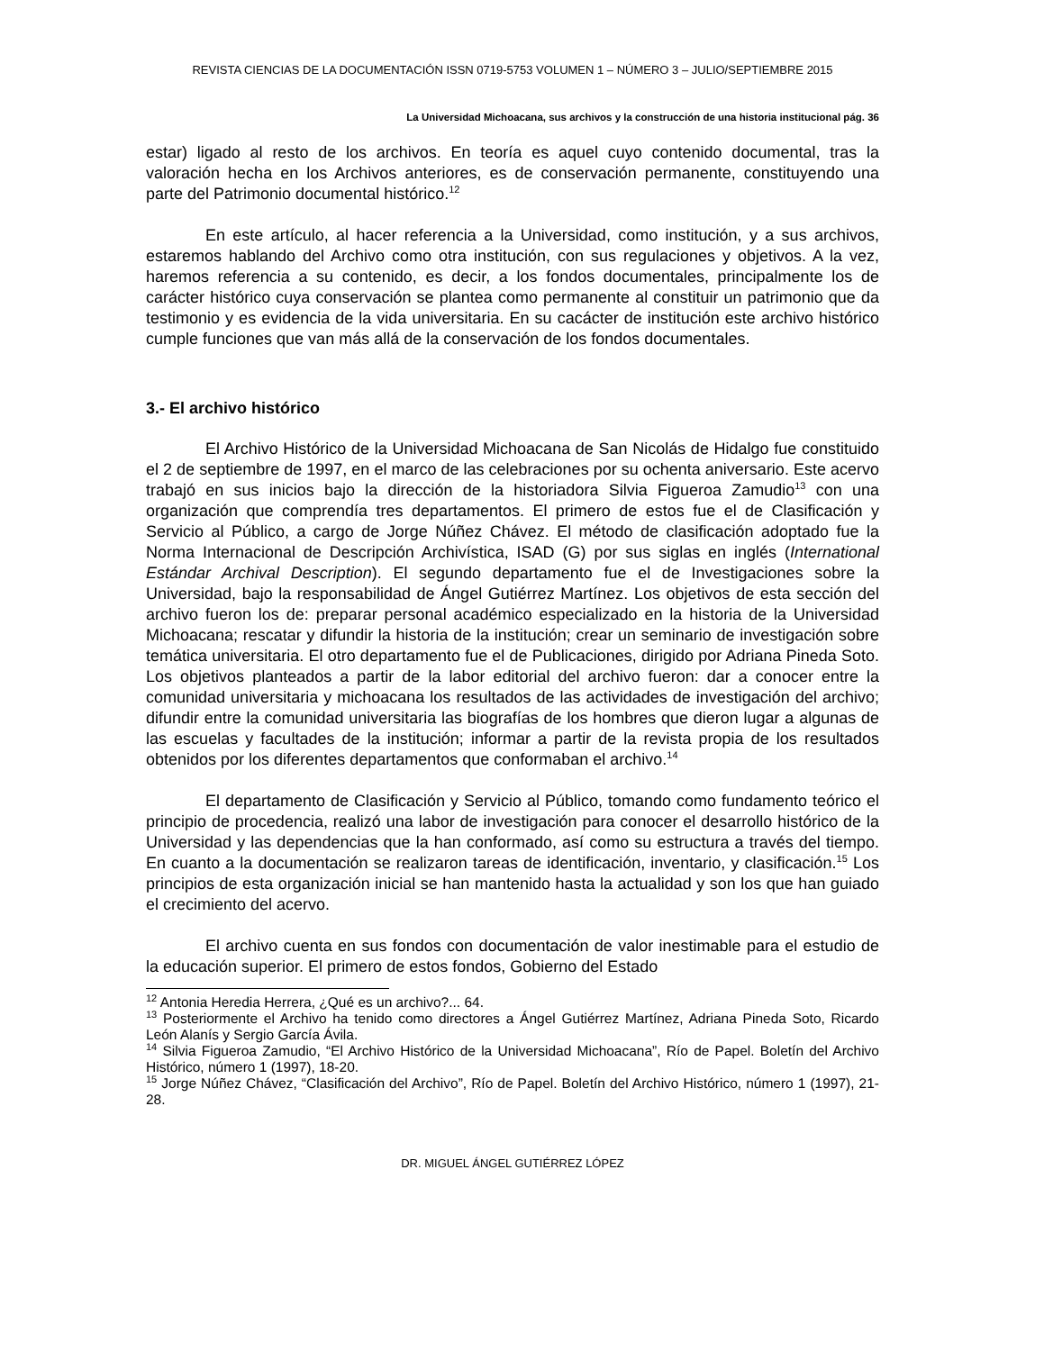REVISTA CIENCIAS DE LA DOCUMENTACIÓN ISSN 0719-5753 VOLUMEN 1 – NÚMERO 3 – JULIO/SEPTIEMBRE 2015
La Universidad Michoacana, sus archivos y la construcción de una historia institucional pág. 36
estar) ligado al resto de los archivos. En teoría es aquel cuyo contenido documental, tras la valoración hecha en los Archivos anteriores, es de conservación permanente, constituyendo una parte del Patrimonio documental histórico.<sup>12</sup>
En este artículo, al hacer referencia a la Universidad, como institución, y a sus archivos, estaremos hablando del Archivo como otra institución, con sus regulaciones y objetivos. A la vez, haremos referencia a su contenido, es decir, a los fondos documentales, principalmente los de carácter histórico cuya conservación se plantea como permanente al constituir un patrimonio que da testimonio y es evidencia de la vida universitaria. En su cacácter de institución este archivo histórico cumple funciones que van más allá de la conservación de los fondos documentales.
3.- El archivo histórico
El Archivo Histórico de la Universidad Michoacana de San Nicolás de Hidalgo fue constituido el 2 de septiembre de 1997, en el marco de las celebraciones por su ochenta aniversario. Este acervo trabajó en sus inicios bajo la dirección de la historiadora Silvia Figueroa Zamudio<sup>13</sup> con una organización que comprendía tres departamentos. El primero de estos fue el de Clasificación y Servicio al Público, a cargo de Jorge Núñez Chávez. El método de clasificación adoptado fue la Norma Internacional de Descripción Archivística, ISAD (G) por sus siglas en inglés (International Estándar Archival Description). El segundo departamento fue el de Investigaciones sobre la Universidad, bajo la responsabilidad de Ángel Gutiérrez Martínez. Los objetivos de esta sección del archivo fueron los de: preparar personal académico especializado en la historia de la Universidad Michoacana; rescatar y difundir la historia de la institución; crear un seminario de investigación sobre temática universitaria. El otro departamento fue el de Publicaciones, dirigido por Adriana Pineda Soto. Los objetivos planteados a partir de la labor editorial del archivo fueron: dar a conocer entre la comunidad universitaria y michoacana los resultados de las actividades de investigación del archivo; difundir entre la comunidad universitaria las biografías de los hombres que dieron lugar a algunas de las escuelas y facultades de la institución; informar a partir de la revista propia de los resultados obtenidos por los diferentes departamentos que conformaban el archivo.<sup>14</sup>
El departamento de Clasificación y Servicio al Público, tomando como fundamento teórico el principio de procedencia, realizó una labor de investigación para conocer el desarrollo histórico de la Universidad y las dependencias que la han conformado, así como su estructura a través del tiempo. En cuanto a la documentación se realizaron tareas de identificación, inventario, y clasificación.<sup>15</sup> Los principios de esta organización inicial se han mantenido hasta la actualidad y son los que han guiado el crecimiento del acervo.
El archivo cuenta en sus fondos con documentación de valor inestimable para el estudio de la educación superior. El primero de estos fondos, Gobierno del Estado
<sup>12</sup> Antonia Heredia Herrera, ¿Qué es un archivo?... 64.
<sup>13</sup> Posteriormente el Archivo ha tenido como directores a Ángel Gutiérrez Martínez, Adriana Pineda Soto, Ricardo León Alanís y Sergio García Ávila.
<sup>14</sup> Silvia Figueroa Zamudio, “El Archivo Histórico de la Universidad Michoacana”, Río de Papel. Boletín del Archivo Histórico, número 1 (1997), 18-20.
<sup>15</sup> Jorge Núñez Chávez, “Clasificación del Archivo”, Río de Papel. Boletín del Archivo Histórico, número 1 (1997), 21-28.
DR. MIGUEL ÁNGEL GUTIÉRREZ LÓPEZ